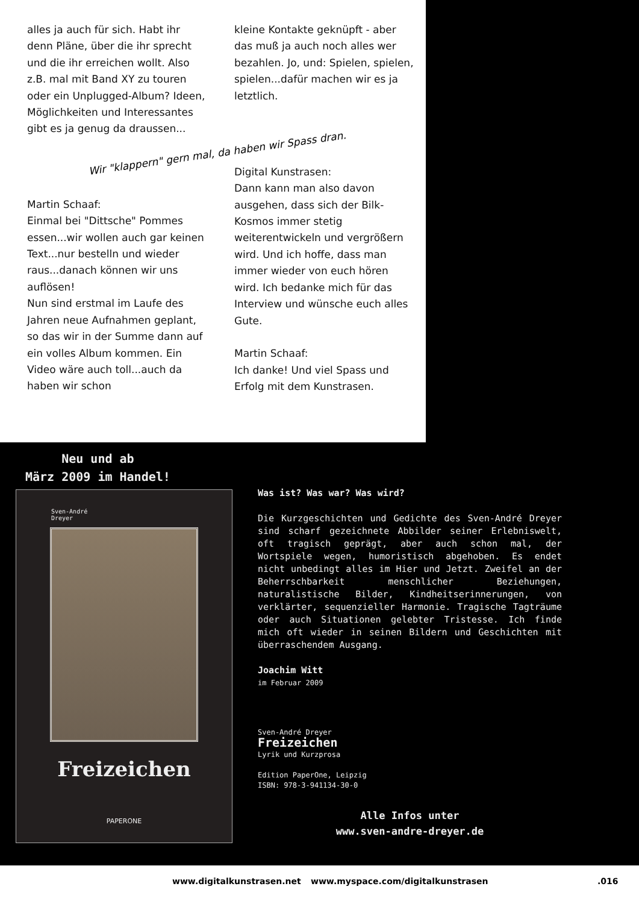alles ja auch für sich. Habt ihr denn Pläne, über die ihr sprecht und die ihr erreichen wollt. Also z.B. mal mit Band XY zu touren oder ein Unplugged-Album? Ideen, Möglichkeiten und Interessantes gibt es ja genug da draussen...
kleine Kontakte geknüpft - aber das muß ja auch noch alles wer bezahlen. Jo, und: Spielen, spielen, spielen...dafür machen wir es ja letztlich.
Wir "klappern" gern mal, da haben wir Spass dran.
Martin Schaaf:
Einmal bei "Dittsche" Pommes essen...wir wollen auch gar keinen Text...nur bestelln und wieder raus...danach können wir uns auflösen!
Nun sind erstmal im Laufe des Jahren neue Aufnahmen geplant, so das wir in der Summe dann auf ein volles Album kommen. Ein Video wäre auch toll...auch da haben wir schon
Digital Kunstrasen:
Dann kann man also davon ausgehen, dass sich der Bilk-Kosmos immer stetig weiterentwickeln und vergrößern wird. Und ich hoffe, dass man immer wieder von euch hören wird. Ich bedanke mich für das Interview und wünsche euch alles Gute.
Martin Schaaf:
Ich danke! Und viel Spass und Erfolg mit dem Kunstrasen.
Neu und ab März 2009 im Handel!
Sven-André
Dreyer
Freizeichen
PAPERONE
Was ist? Was war? Was wird?
Die Kurzgeschichten und Gedichte des Sven-André Dreyer sind scharf gezeichnete Abbilder seiner Erlebniswelt, oft tragisch geprägt, aber auch schon mal, der Wortspiele wegen, humoristisch abgehoben. Es endet nicht unbedingt alles im Hier und Jetzt. Zweifel an der Beherrschbarkeit menschlicher Beziehungen, naturalistische Bilder, Kindheitserinnerungen, von verklärter, sequenzieller Harmonie. Tragische Tagträume oder auch Situationen gelebter Tristesse. Ich finde mich oft wieder in seinen Bildern und Geschichten mit überraschendem Ausgang.
Joachim Witt
im Februar 2009
Sven-André Dreyer
Freizeichen
Lyrik und Kurzprosa
Edition PaperOne, Leipzig
ISBN: 978-3-941134-30-0
Alle Infos unter
www.sven-andre-dreyer.de
www.digitalkunstrasen.net www.myspace.com/digitalkunstrasen .016